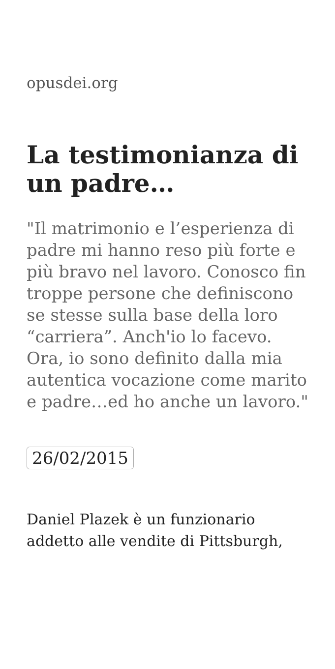opusdei.org
La testimonianza di un padre…
"Il matrimonio e l’esperienza di padre mi hanno reso più forte e più bravo nel lavoro. Conosco fin troppe persone che definiscono se stesse sulla base della loro “carriera”. Anch'io lo facevo. Ora, io sono definito dalla mia autentica vocazione come marito e padre…ed ho anche un lavoro."
26/02/2015
Daniel Plazek è un funzionario addetto alle vendite di Pittsburgh,